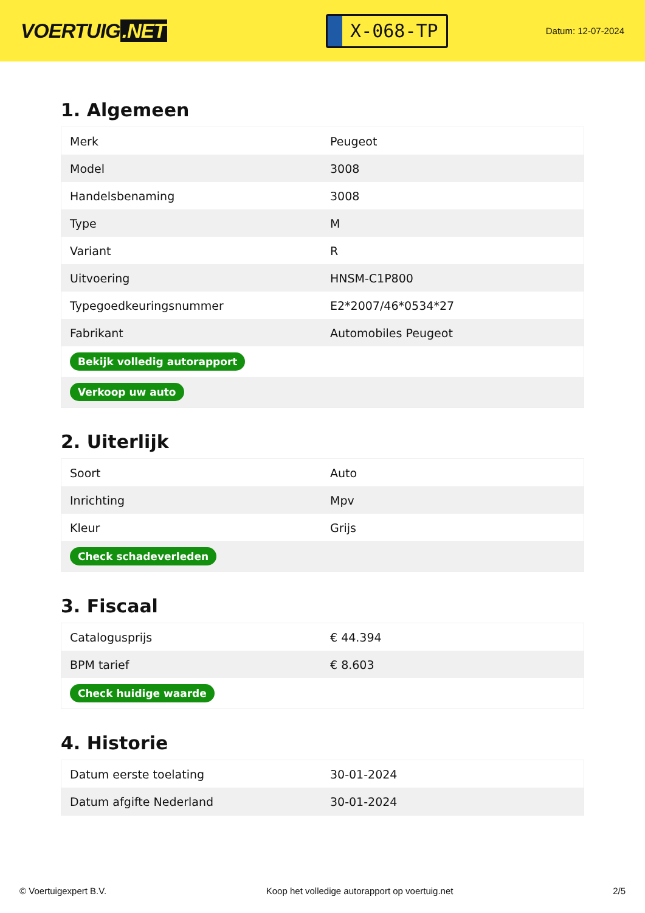VOERTUIG.NET
X-068-TP
Datum: 12-07-2024
1. Algemeen
| Merk | Peugeot |
| Model | 3008 |
| Handelsbenaming | 3008 |
| Type | M |
| Variant | R |
| Uitvoering | HNSM-C1P800 |
| Typegoedkeuringsnummer | E2*2007/46*0534*27 |
| Fabrikant | Automobiles Peugeot |
| Bekijk volledig autorapport | |
| Verkoop uw auto | |
2. Uiterlijk
| Soort | Auto |
| Inrichting | Mpv |
| Kleur | Grijs |
| Check schadeverleden | |
3. Fiscaal
| Catalogusprijs | € 44.394 |
| BPM tarief | € 8.603 |
| Check huidige waarde | |
4. Historie
| Datum eerste toelating | 30-01-2024 |
| Datum afgifte Nederland | 30-01-2024 |
© Voertuigexpert B.V. Koop het volledige autorapport op voertuig.net 2/5